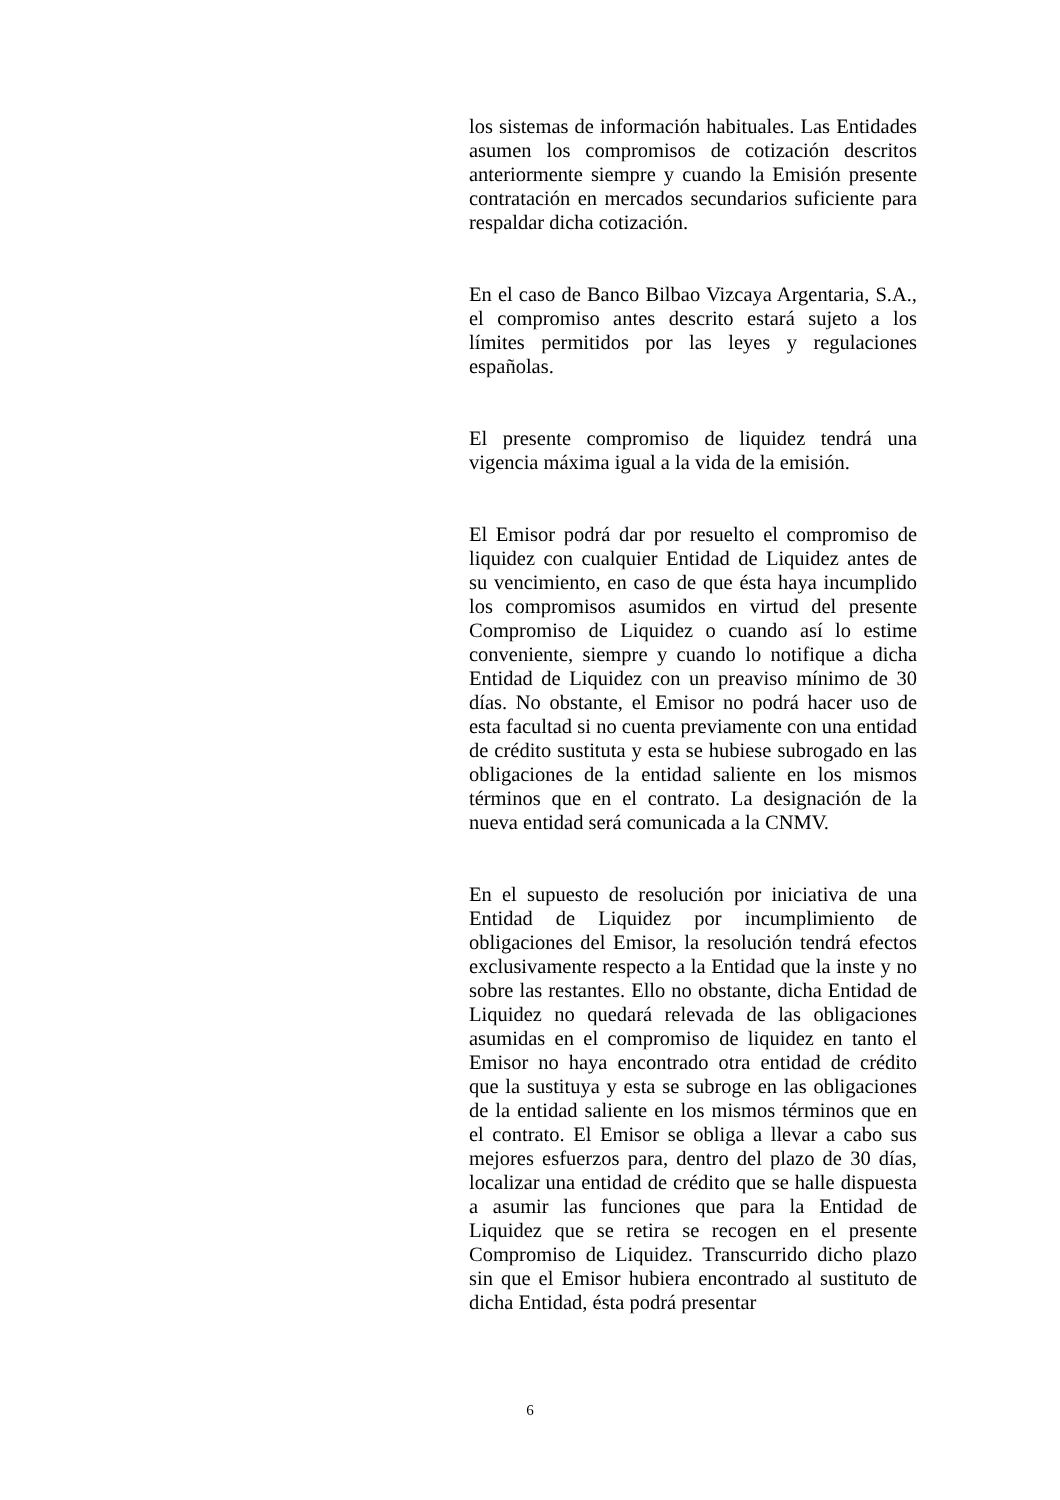los sistemas de información habituales. Las Entidades asumen los compromisos de cotización descritos anteriormente siempre y cuando la Emisión presente contratación en mercados secundarios suficiente para respaldar dicha cotización.
En el caso de Banco Bilbao Vizcaya Argentaria, S.A., el compromiso antes descrito estará sujeto a los límites permitidos por las leyes y regulaciones españolas.
El presente compromiso de liquidez tendrá una vigencia máxima igual a la vida de la emisión.
El Emisor podrá dar por resuelto el compromiso de liquidez con cualquier Entidad de Liquidez antes de su vencimiento, en caso de que ésta haya incumplido los compromisos asumidos en virtud del presente Compromiso de Liquidez o cuando así lo estime conveniente, siempre y cuando lo notifique a dicha Entidad de Liquidez con un preaviso mínimo de 30 días. No obstante, el Emisor no podrá hacer uso de esta facultad si no cuenta previamente con una entidad de crédito sustituta y esta se hubiese subrogado en las obligaciones de la entidad saliente en los mismos términos que en el contrato. La designación de la nueva entidad será comunicada a la CNMV.
En el supuesto de resolución por iniciativa de una Entidad de Liquidez por incumplimiento de obligaciones del Emisor, la resolución tendrá efectos exclusivamente respecto a la Entidad que la inste y no sobre las restantes. Ello no obstante, dicha Entidad de Liquidez no quedará relevada de las obligaciones asumidas en el compromiso de liquidez en tanto el Emisor no haya encontrado otra entidad de crédito que la sustituya y esta se subroge en las obligaciones de la entidad saliente en los mismos términos que en el contrato. El Emisor se obliga a llevar a cabo sus mejores esfuerzos para, dentro del plazo de 30 días, localizar una entidad de crédito que se halle dispuesta a asumir las funciones que para la Entidad de Liquidez que se retira se recogen en el presente Compromiso de Liquidez. Transcurrido dicho plazo sin que el Emisor hubiera encontrado al sustituto de dicha Entidad, ésta podrá presentar
6